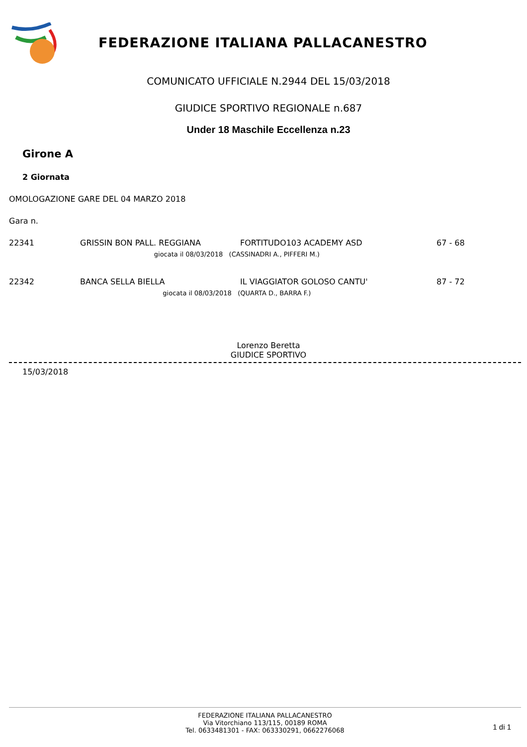FEDERAZIONE ITALIANA PALLACANESTRO
COMUNICATO UFFICIALE N.2944 DEL 15/03/2018
GIUDICE SPORTIVO REGIONALE n.687
Under 18 Maschile Eccellenza n.23
Girone A
2 Giornata
OMOLOGAZIONE GARE DEL 04 MARZO 2018
Gara n.
| 22341 | GRISSIN BON PALL. REGGIANA | FORTITUDO103 ACADEMY ASD | 67 - 68 |
| giocata il 08/03/2018 (CASSINADRI A., PIFFERI M.) | | | |
| 22342 | BANCA SELLA BIELLA | IL VIAGGIATOR GOLOSO CANTU' | 87 - 72 |
| giocata il 08/03/2018 (QUARTA D., BARRA F.) | | | |
Lorenzo Beretta
GIUDICE SPORTIVO
15/03/2018
FEDERAZIONE ITALIANA PALLACANESTRO
Via Vitorchiano 113/115, 00189 ROMA
Tel. 0633481301 - FAX: 063330291, 0662276068
1 di 1